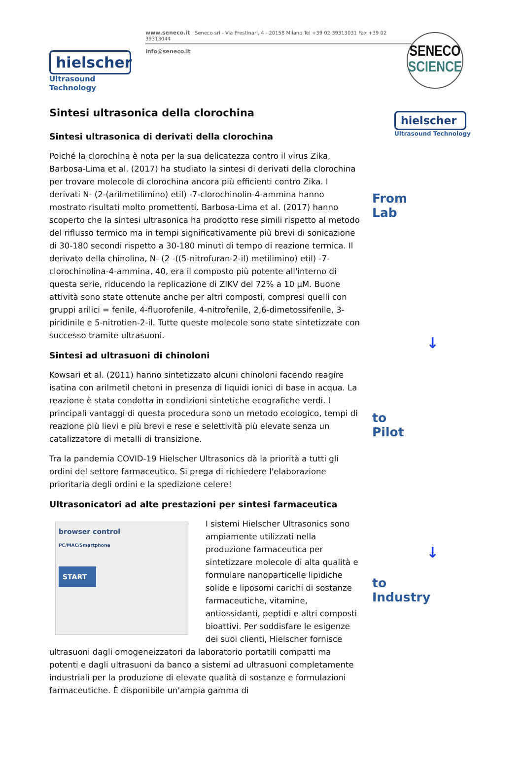hielscher
Ultrasound Technology
www.seneco.it Seneco srl - Via Prestinari, 4 - 20158 Milano Tel +39 02 39313031 Fax +39 02 39313044
info@seneco.it
SENECO
SCIENCE
Sintesi ultrasonica della clorochina
Sintesi ultrasonica di derivati della clorochina
Poiché la clorochina è nota per la sua delicatezza contro il virus Zika, Barbosa-Lima et al. (2017) ha studiato la sintesi di derivati della clorochina per trovare molecole di clorochina ancora più efficienti contro Zika. I derivati N- (2-(arilmetilimino) etil) -7-clorochinolin-4-ammina hanno mostrato risultati molto promettenti. Barbosa-Lima et al. (2017) hanno scoperto che la sintesi ultrasonica ha prodotto rese simili rispetto al metodo del riflusso termico ma in tempi significativamente più brevi di sonicazione di 30-180 secondi rispetto a 30-180 minuti di tempo di reazione termica. Il derivato della chinolina, N- (2 -((5-nitrofuran-2-il) metilimino) etil) -7-clorochinolina-4-ammina, 40, era il composto più potente all'interno di questa serie, riducendo la replicazione di ZIKV del 72% a 10 µM. Buone attività sono state ottenute anche per altri composti, compresi quelli con gruppi arilici = fenile, 4-fluorofenile, 4-nitrofenile, 2,6-dimetossifenile, 3-piridinile e 5-nitrotien-2-il. Tutte queste molecole sono state sintetizzate con successo tramite ultrasuoni.
Sintesi ad ultrasuoni di chinoloni
Kowsari et al. (2011) hanno sintetizzato alcuni chinoloni facendo reagire isatina con arilmetil chetoni in presenza di liquidi ionici di base in acqua. La reazione è stata condotta in condizioni sintetiche ecografiche verdi. I principali vantaggi di questa procedura sono un metodo ecologico, tempi di reazione più lievi e più brevi e rese e selettività più elevate senza un catalizzatore di metalli di transizione.
Tra la pandemia COVID-19 Hielscher Ultrasonics dà la priorità a tutti gli ordini del settore farmaceutico. Si prega di richiedere l'elaborazione prioritaria degli ordini e la spedizione celere!
Ultrasonicatori ad alte prestazioni per sintesi farmaceutica
browser control
PC/MAC/Smartphone
START
I sistemi Hielscher Ultrasonics sono ampiamente utilizzati nella produzione farmaceutica per sintetizzare molecole di alta qualità e formulare nanoparticelle lipidiche solide e liposomi carichi di sostanze farmaceutiche, vitamine, antiossidanti, peptidi e altri composti bioattivi. Per soddisfare le esigenze dei suoi clienti, Hielscher fornisce ultrasuoni dagli omogeneizzatori da laboratorio portatili compatti ma potenti e dagli ultrasuoni da banco a sistemi ad ultrasuoni completamente industriali per la produzione di elevate qualità di sostanze e formulazioni farmaceutiche. È disponibile un'ampia gamma di
hielscher
Ultrasound Technology
From
Lab
↓
to
Pilot
↓
to
Industry